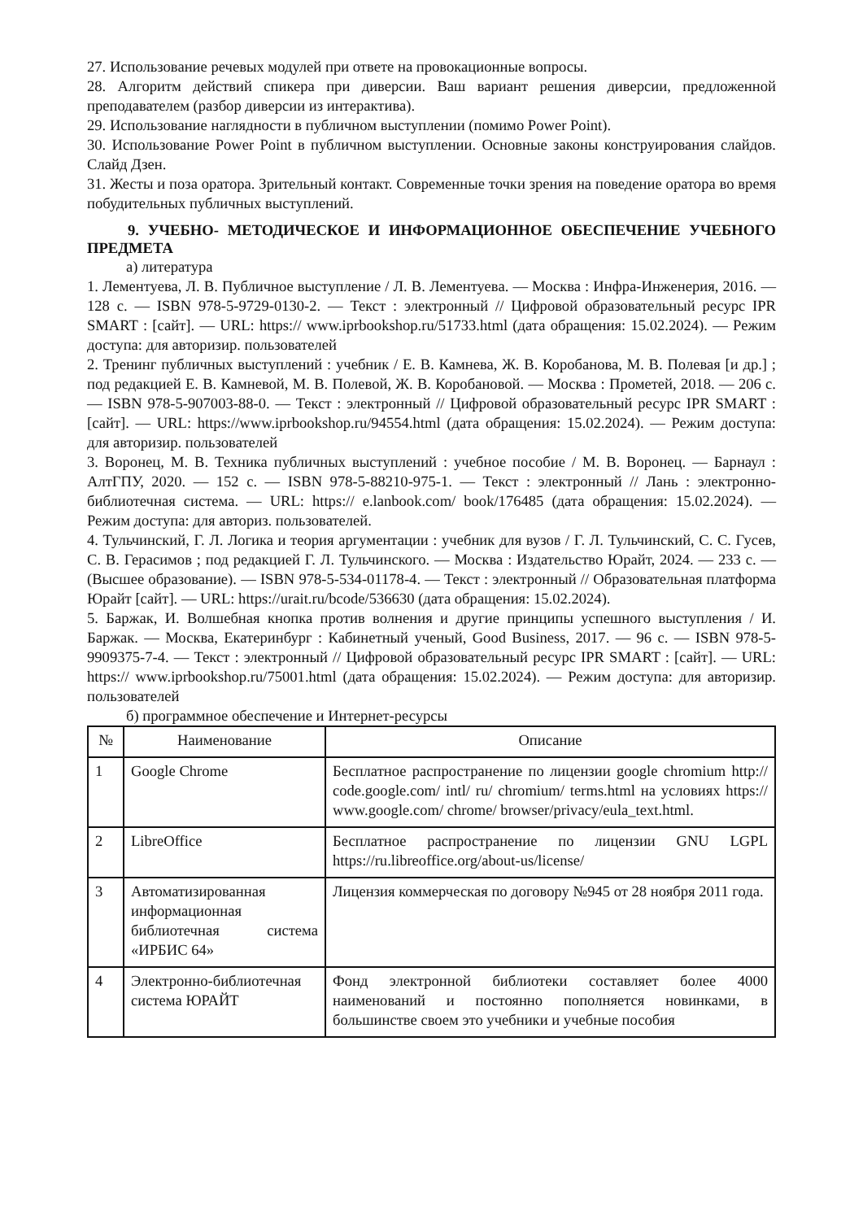27. Использование речевых модулей при ответе на провокационные вопросы.
28. Алгоритм действий спикера при диверсии. Ваш вариант решения диверсии, предложенной преподавателем (разбор диверсии из интерактива).
29. Использование наглядности в публичном выступлении (помимо Power Point).
30. Использование Power Point в публичном выступлении. Основные законы конструирования слайдов. Слайд Дзен.
31. Жесты и поза оратора. Зрительный контакт. Современные точки зрения на поведение оратора во время побудительных публичных выступлений.
9. УЧЕБНО- МЕТОДИЧЕСКОЕ И ИНФОРМАЦИОННОЕ ОБЕСПЕЧЕНИЕ УЧЕБНОГО ПРЕДМЕТА
а) литература
1. Лементуева, Л. В. Публичное выступление / Л. В. Лементуева. — Москва : Инфра-Инженерия, 2016. — 128 с. — ISBN 978-5-9729-0130-2. — Текст : электронный // Цифровой образовательный ресурс IPR SMART : [сайт]. — URL: https:// www.iprbookshop.ru/51733.html (дата обращения: 15.02.2024). — Режим доступа: для авторизир. пользователей
2. Тренинг публичных выступлений : учебник / Е. В. Камнева, Ж. В. Коробанова, М. В. Полевая [и др.] ; под редакцией Е. В. Камневой, М. В. Полевой, Ж. В. Коробановой. — Москва : Прометей, 2018. — 206 с. — ISBN 978-5-907003-88-0. — Текст : электронный // Цифровой образовательный ресурс IPR SMART : [сайт]. — URL: https://www.iprbookshop.ru/94554.html (дата обращения: 15.02.2024). — Режим доступа: для авторизир. пользователей
3. Воронец, М. В. Техника публичных выступлений : учебное пособие / М. В. Воронец. — Барнаул : АлтГПУ, 2020. — 152 с. — ISBN 978-5-88210-975-1. — Текст : электронный // Лань : электронно- библиотечная система. — URL: https:// e.lanbook.com/ book/176485 (дата обращения: 15.02.2024). — Режим доступа: для авториз. пользователей.
4. Тульчинский, Г. Л. Логика и теория аргументации : учебник для вузов / Г. Л. Тульчинский, С. С. Гусев, С. В. Герасимов ; под редакцией Г. Л. Тульчинского. — Москва : Издательство Юрайт, 2024. — 233 с. — (Высшее образование). — ISBN 978-5-534-01178-4. — Текст : электронный // Образовательная платформа Юрайт [сайт]. — URL: https://urait.ru/bcode/536630 (дата обращения: 15.02.2024).
5. Баржак, И. Волшебная кнопка против волнения и другие принципы успешного выступления / И. Баржак. — Москва, Екатеринбург : Кабинетный ученый, Good Business, 2017. — 96 с. — ISBN 978-5-9909375-7-4. — Текст : электронный // Цифровой образовательный ресурс IPR SMART : [сайт]. — URL: https:// www.iprbookshop.ru/75001.html (дата обращения: 15.02.2024). — Режим доступа: для авторизир. пользователей
б) программное обеспечение и Интернет-ресурсы
| № | Наименование | Описание |
| --- | --- | --- |
| 1 | Google Chrome | Бесплатное распространение по лицензии google chromium http:// code.google.com/ intl/ ru/ chromium/ terms.html на условиях https:// www.google.com/ chrome/ browser/privacy/eula_text.html. |
| 2 | LibreOffice | Бесплатное распространение по лицензии GNU LGPL https://ru.libreoffice.org/about-us/license/ |
| 3 | Автоматизированная информационная библиотечная система «ИРБИС 64» | Лицензия коммерческая по договору №945 от 28 ноября 2011 года. |
| 4 | Электронно-библиотечная система ЮРАЙТ | Фонд электронной библиотеки составляет более 4000 наименований и постоянно пополняется новинками, в большинстве своем это учебники и учебные пособия |